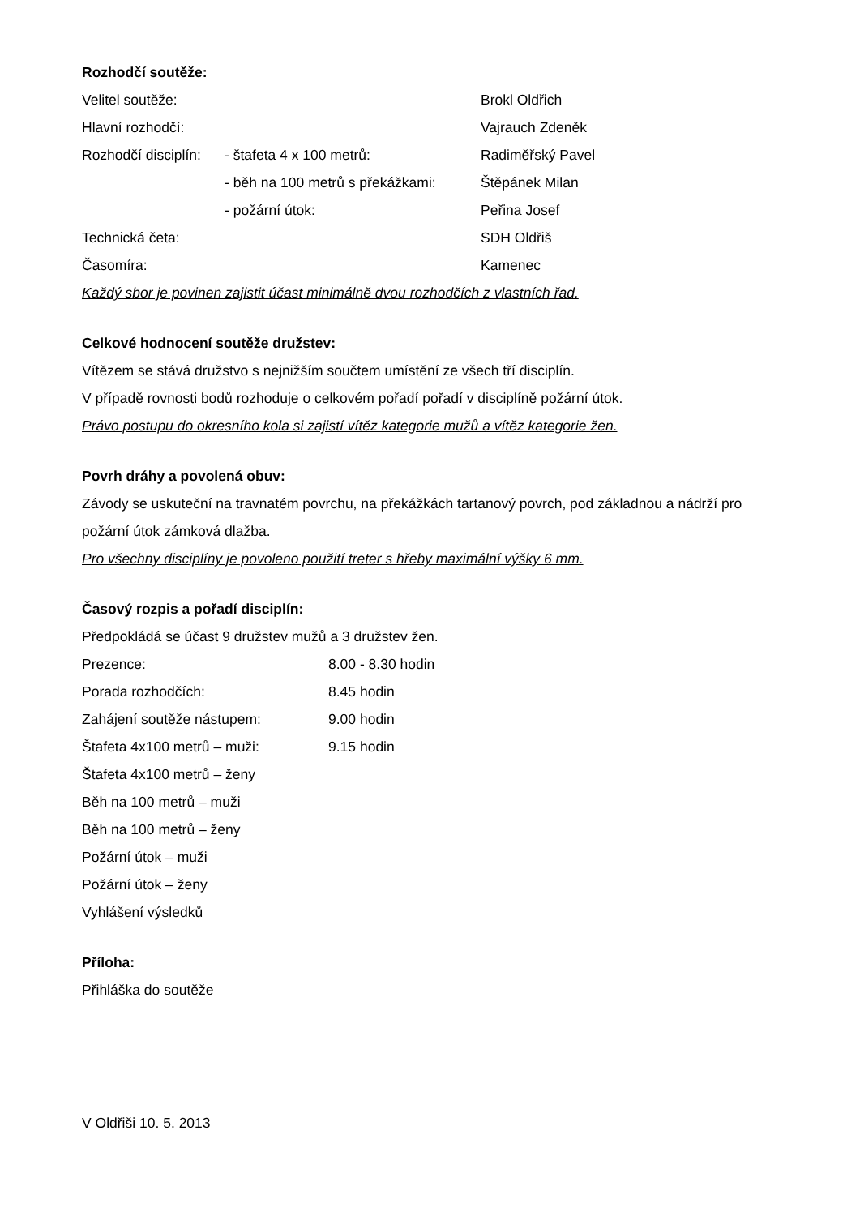Rozhodčí soutěže:
| Velitel soutěže: | | Brokl Oldřich |
| Hlavní rozhodčí: | | Vajrauch Zdeněk |
| Rozhodčí disciplín: | - štafeta 4 x 100 metrů: | Radiměřský Pavel |
| | - běh na 100 metrů s překážkami: | Štěpánek Milan |
| | - požární útok: | Peřina Josef |
| Technická četa: | | SDH Oldřiš |
| Časomíra: | | Kamenec |
Každý sbor je povinen zajistit účast minimálně dvou rozhodčích z vlastních řad.
Celkové hodnocení soutěže družstev:
Vítězem se stává družstvo s nejnižším součtem umístění ze všech tří disciplín.
V případě rovnosti bodů rozhoduje o celkovém pořadí pořadí v disciplíně požární útok.
Právo postupu do okresního kola si zajistí vítěz kategorie mužů a vítěz kategorie žen.
Povrh dráhy a povolená obuv:
Závody se uskuteční na travnatém povrchu, na překážkách tartanový povrch, pod základnou a nádrží pro požární útok zámková dlažba.
Pro všechny disciplíny je povoleno použití treter s hřeby maximální výšky 6 mm.
Časový rozpis a pořadí disciplín:
Předpokládá se účast 9 družstev mužů a 3 družstev žen.
| Prezence: | 8.00 - 8.30 hodin |
| Porada rozhodčích: | 8.45 hodin |
| Zahájení soutěže nástupem: | 9.00 hodin |
| Štafeta 4x100 metrů – muži: | 9.15 hodin |
Štafeta 4x100 metrů – ženy
Běh na 100 metrů – muži
Běh na 100 metrů – ženy
Požární útok – muži
Požární útok – ženy
Vyhlášení výsledků
Příloha:
Přihláška do soutěže
V Oldřiši 10. 5. 2013